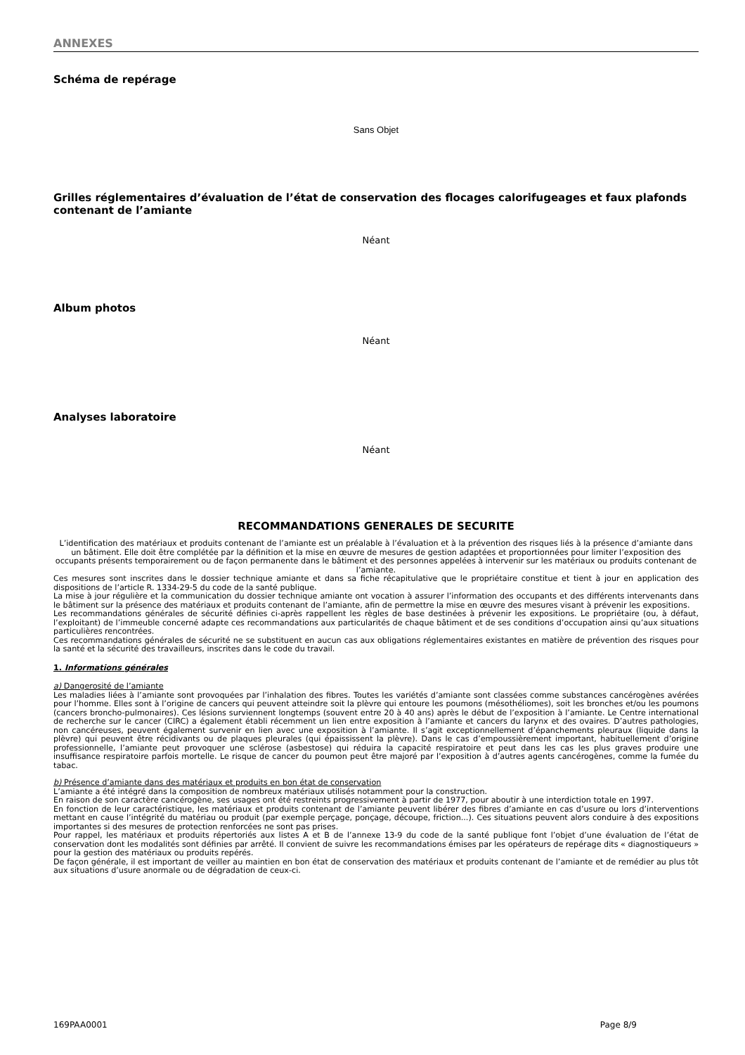ANNEXES
Schéma de repérage
Sans Objet
Grilles réglementaires d’évaluation de l’état de conservation des flocages calorifugeages et faux plafonds contenant de l’amiante
Néant
Album photos
Néant
Analyses laboratoire
Néant
RECOMMANDATIONS GENERALES DE SECURITE
L’identification des matériaux et produits contenant de l’amiante est un préalable à l’évaluation et à la prévention des risques liés à la présence d’amiante dans un bâtiment. Elle doit être complétée par la définition et la mise en œuvre de mesures de gestion adaptées et proportionnées pour limiter l’exposition des occupants présents temporairement ou de façon permanente dans le bâtiment et des personnes appelées à intervenir sur les matériaux ou produits contenant de l’amiante.
Ces mesures sont inscrites dans le dossier technique amiante et dans sa fiche récapitulative que le propriétaire constitue et tient à jour en application des dispositions de l’article R. 1334-29-5 du code de la santé publique.
La mise à jour régulière et la communication du dossier technique amiante ont vocation à assurer l’information des occupants et des différents intervenants dans le bâtiment sur la présence des matériaux et produits contenant de l’amiante, afin de permettre la mise en œuvre des mesures visant à prévenir les expositions.
Les recommandations générales de sécurité définies ci-après rappellent les règles de base destinées à prévenir les expositions. Le propriétaire (ou, à défaut, l’exploitant) de l’immeuble concerné adapte ces recommandations aux particularités de chaque bâtiment et de ses conditions d’occupation ainsi qu’aux situations particulières rencontrées.
Ces recommandations générales de sécurité ne se substituent en aucun cas aux obligations réglementaires existantes en matière de prévention des risques pour la santé et la sécurité des travailleurs, inscrites dans le code du travail.
1. Informations générales
a) Dangerosité de l’amiante
Les maladies liées à l’amiante sont provoquées par l’inhalation des fibres. Toutes les variétés d’amiante sont classées comme substances cancérogènes avérées pour l’homme. Elles sont à l’origine de cancers qui peuvent atteindre soit la plèvre qui entoure les poumons (mésothéliomes), soit les bronches et/ou les poumons (cancers broncho-pulmonaires). Ces lésions surviennent longtemps (souvent entre 20 à 40 ans) après le début de l’exposition à l’amiante. Le Centre international de recherche sur le cancer (CIRC) a également établi récemment un lien entre exposition à l’amiante et cancers du larynx et des ovaires. D’autres pathologies, non cancéreuses, peuvent également survenir en lien avec une exposition à l’amiante. Il s’agit exceptionnellement d’épanchements pleuraux (liquide dans la plèvre) qui peuvent être récidivants ou de plaques pleurales (qui épaississent la plèvre). Dans le cas d’empoussièrement important, habituellement d’origine professionnelle, l’amiante peut provoquer une sclérose (asbestose) qui réduira la capacité respiratoire et peut dans les cas les plus graves produire une insuffisance respiratoire parfois mortelle. Le risque de cancer du poumon peut être majoré par l’exposition à d’autres agents cancérogènes, comme la fumée du tabac.
b) Présence d’amiante dans des matériaux et produits en bon état de conservation
L’amiante a été intégré dans la composition de nombreux matériaux utilisés notamment pour la construction.
En raison de son caractère cancérogène, ses usages ont été restreints progressivement à partir de 1977, pour aboutir à une interdiction totale en 1997.
En fonction de leur caractéristique, les matériaux et produits contenant de l’amiante peuvent libérer des fibres d’amiante en cas d’usure ou lors d’interventions mettant en cause l’intégrité du matériau ou produit (par exemple perçage, ponçage, découpe, friction...). Ces situations peuvent alors conduire à des expositions importantes si des mesures de protection renforcées ne sont pas prises.
Pour rappel, les matériaux et produits répertoriés aux listes A et B de l’annexe 13-9 du code de la santé publique font l’objet d’une évaluation de l’état de conservation dont les modalités sont définies par arrêté. Il convient de suivre les recommandations émises par les opérateurs de repérage dits « diagnostiqueurs » pour la gestion des matériaux ou produits repérés.
De façon générale, il est important de veiller au maintien en bon état de conservation des matériaux et produits contenant de l’amiante et de remédier au plus tôt aux situations d’usure anormale ou de dégradation de ceux-ci.
169PAA0001 Page 8/9